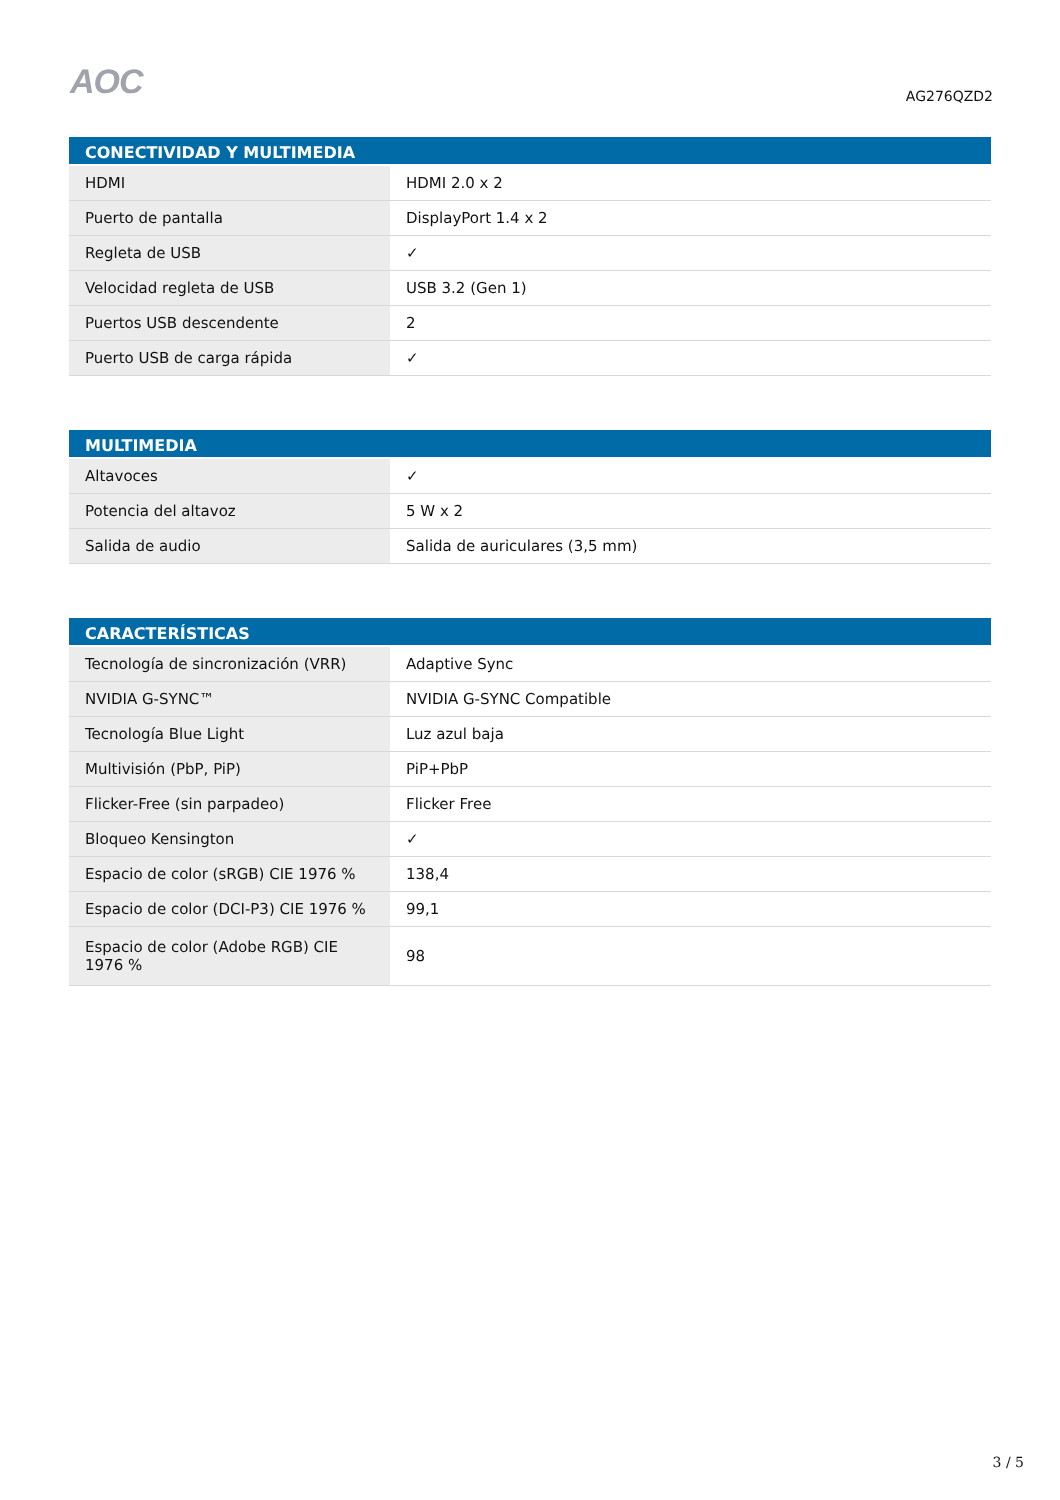AOC
AG276QZD2
| CONECTIVIDAD Y MULTIMEDIA | |
| --- | --- |
| HDMI | HDMI 2.0 x 2 |
| Puerto de pantalla | DisplayPort 1.4 x 2 |
| Regleta de USB | ✓ |
| Velocidad regleta de USB | USB 3.2 (Gen 1) |
| Puertos USB descendente | 2 |
| Puerto USB de carga rápida | ✓ |
| MULTIMEDIA | |
| --- | --- |
| Altavoces | ✓ |
| Potencia del altavoz | 5 W x 2 |
| Salida de audio | Salida de auriculares (3,5 mm) |
| CARACTERÍSTICAS | |
| --- | --- |
| Tecnología de sincronización (VRR) | Adaptive Sync |
| NVIDIA G-SYNC™ | NVIDIA G-SYNC Compatible |
| Tecnología Blue Light | Luz azul baja |
| Multivisión (PbP, PiP) | PiP+PbP |
| Flicker-Free (sin parpadeo) | Flicker Free |
| Bloqueo Kensington | ✓ |
| Espacio de color (sRGB) CIE 1976 % | 138,4 |
| Espacio de color (DCI-P3) CIE 1976 % | 99,1 |
| Espacio de color (Adobe RGB) CIE 1976 % | 98 |
3 / 5